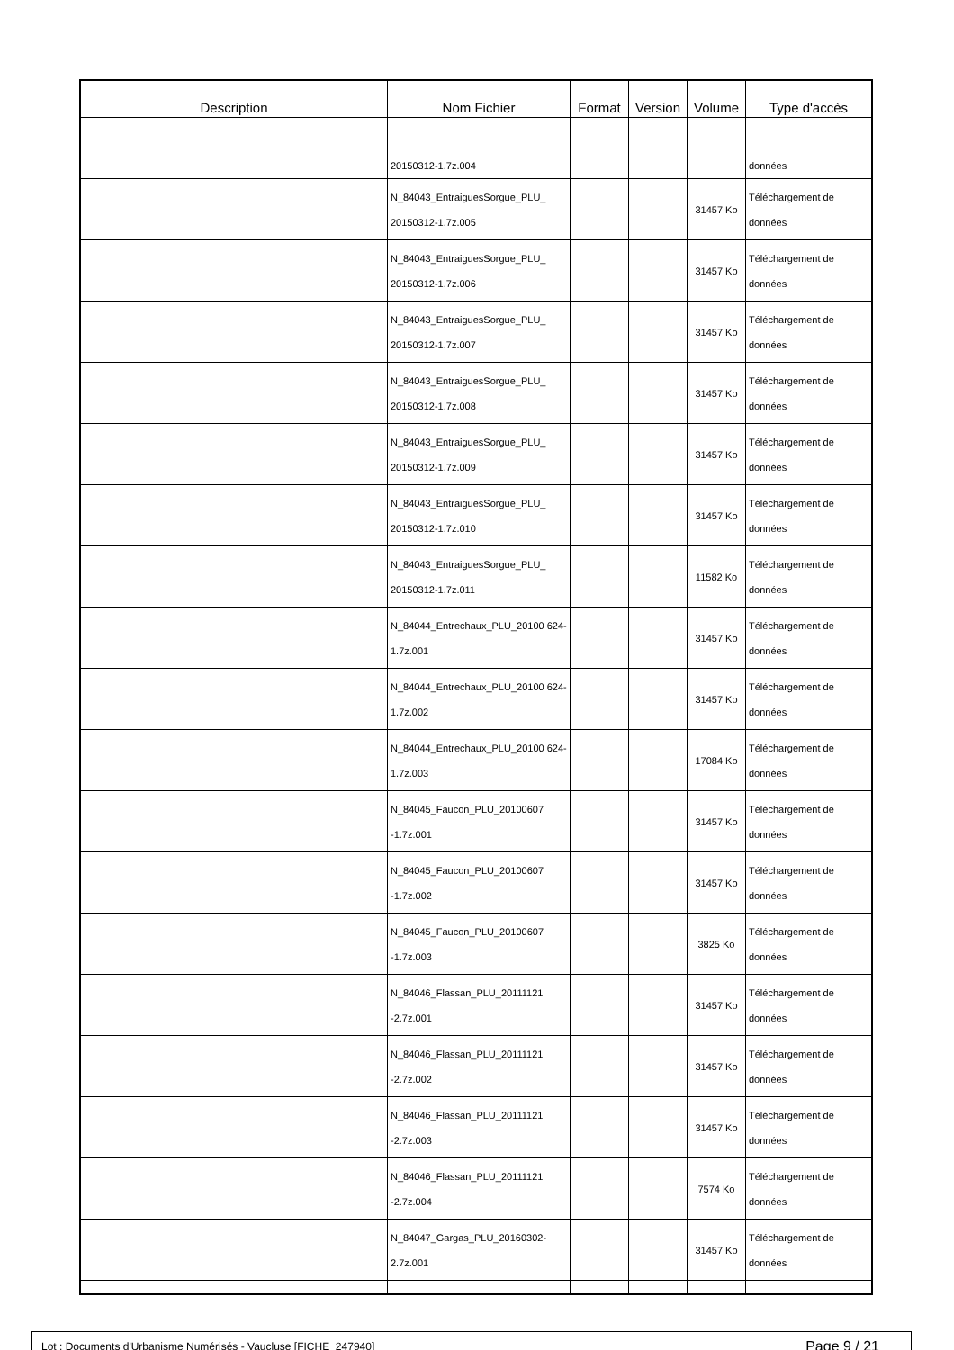| Description | Nom Fichier | Format | Version | Volume | Type d'accès |
| --- | --- | --- | --- | --- | --- |
| | 20150312-1.7z.004 | | | | données |
| | N_84043_EntraiguesSorgue_PLU_ 20150312-1.7z.005 | | | 31457 Ko | Téléchargement de données |
| | N_84043_EntraiguesSorgue_PLU_ 20150312-1.7z.006 | | | 31457 Ko | Téléchargement de données |
| | N_84043_EntraiguesSorgue_PLU_ 20150312-1.7z.007 | | | 31457 Ko | Téléchargement de données |
| | N_84043_EntraiguesSorgue_PLU_ 20150312-1.7z.008 | | | 31457 Ko | Téléchargement de données |
| | N_84043_EntraiguesSorgue_PLU_ 20150312-1.7z.009 | | | 31457 Ko | Téléchargement de données |
| | N_84043_EntraiguesSorgue_PLU_ 20150312-1.7z.010 | | | 31457 Ko | Téléchargement de données |
| | N_84043_EntraiguesSorgue_PLU_ 20150312-1.7z.011 | | | 11582 Ko | Téléchargement de données |
| | N_84044_Entrechaux_PLU_20100 624-1.7z.001 | | | 31457 Ko | Téléchargement de données |
| | N_84044_Entrechaux_PLU_20100 624-1.7z.002 | | | 31457 Ko | Téléchargement de données |
| | N_84044_Entrechaux_PLU_20100 624-1.7z.003 | | | 17084 Ko | Téléchargement de données |
| | N_84045_Faucon_PLU_20100607 -1.7z.001 | | | 31457 Ko | Téléchargement de données |
| | N_84045_Faucon_PLU_20100607 -1.7z.002 | | | 31457 Ko | Téléchargement de données |
| | N_84045_Faucon_PLU_20100607 -1.7z.003 | | | 3825 Ko | Téléchargement de données |
| | N_84046_Flassan_PLU_20111121 -2.7z.001 | | | 31457 Ko | Téléchargement de données |
| | N_84046_Flassan_PLU_20111121 -2.7z.002 | | | 31457 Ko | Téléchargement de données |
| | N_84046_Flassan_PLU_20111121 -2.7z.003 | | | 31457 Ko | Téléchargement de données |
| | N_84046_Flassan_PLU_20111121 -2.7z.004 | | | 7574 Ko | Téléchargement de données |
| | N_84047_Gargas_PLU_20160302- 2.7z.001 | | | 31457 Ko | Téléchargement de données |
Lot : Documents d'Urbanisme Numérisés - Vaucluse [FICHE_247940] Page 9 / 21